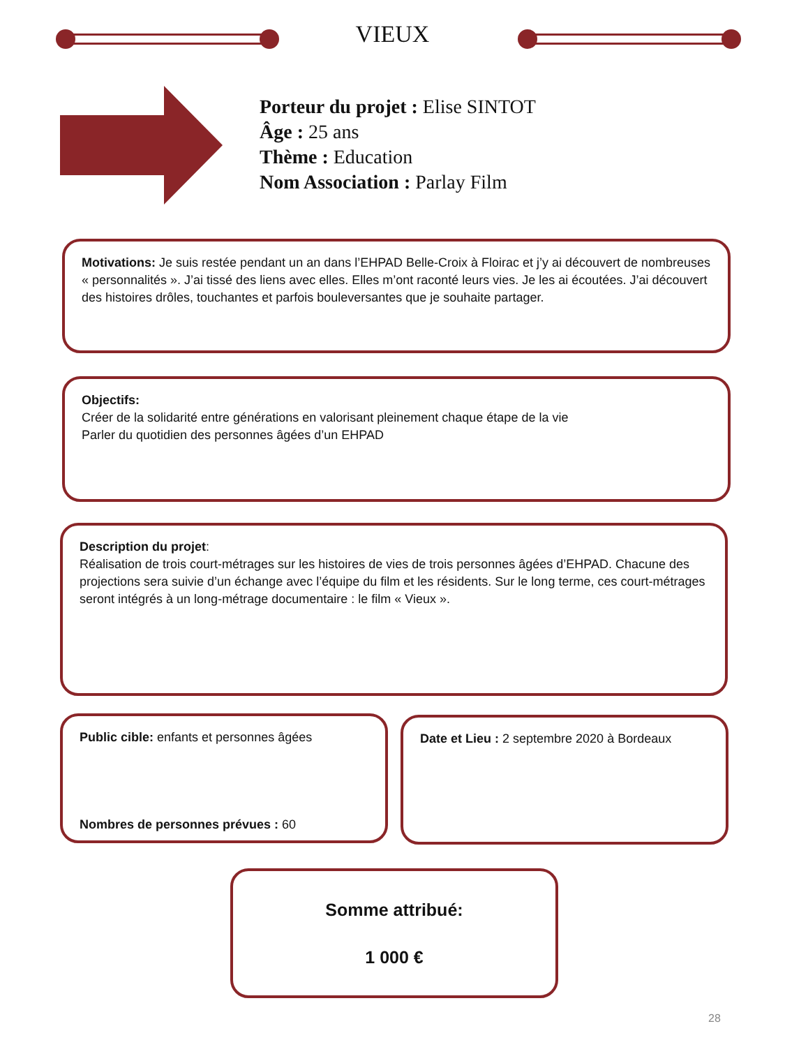VIEUX
Porteur du projet : Elise SINTOT
Âge : 25 ans
Thème : Education
Nom Association : Parlay Film
Motivations: Je suis restée pendant un an dans l’EHPAD Belle-Croix à Floirac et j’y ai découvert de nombreuses « personnalités ». J’ai tissé des liens avec elles. Elles m’ont raconté leurs vies. Je les ai écoutées. J’ai découvert des histoires drôles, touchantes et parfois bouleversantes que je souhaite partager.
Objectifs:
Créer de la solidarité entre générations en valorisant pleinement chaque étape de la vie
Parler du quotidien des personnes âgées d’un EHPAD
Description du projet:
Réalisation de trois court-métrages sur les histoires de vies de trois personnes âgées d’EHPAD. Chacune des projections sera suivie d’un échange avec l’équipe du film et les résidents. Sur le long terme, ces court-métrages seront intégrés à un long-métrage documentaire : le film « Vieux ».
Public cible: enfants et personnes âgées
Nombres de personnes prévues : 60
Date et Lieu : 2 septembre 2020 à Bordeaux
Somme attribué:
1 000 €
28